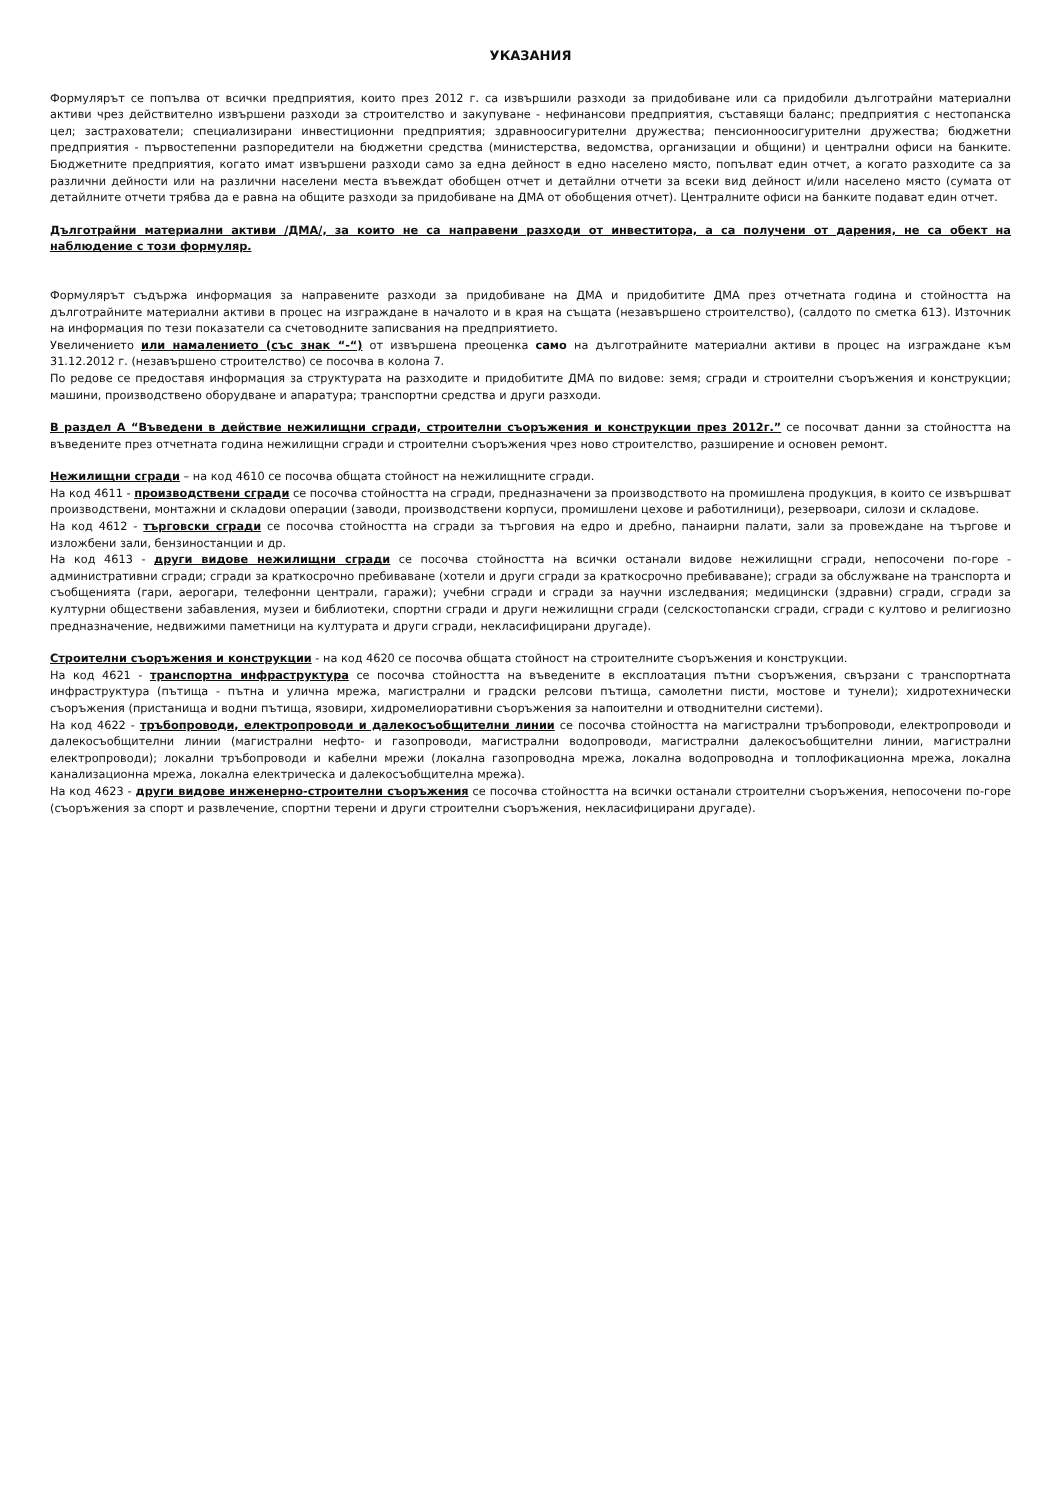УКАЗАНИЯ
Формулярът се попълва от всички предприятия, които през 2012 г. са извършили разходи за придобиване или са придобили дълготрайни материални активи чрез действително извършени разходи за строителство и закупуване - нефинансови предприятия, съставящи баланс; предприятия с нестопанска цел; застрахователи; специализирани инвестиционни предприятия; здравноосигурителни дружества; пенсионноосигурителни дружества; бюджетни предприятия - първостепенни разпоредители на бюджетни средства (министерства, ведомства, организации и общини) и централни офиси на банките. Бюджетните предприятия, когато имат извършени разходи само за една дейност в едно населено място, попълват един отчет, а когато разходите са за различни дейности или на различни населени места въвеждат обобщен отчет и детайлни отчети за всеки вид дейност и/или населено място (сумата от детайлните отчети трябва да е равна на общите разходи за придобиване на ДМА от обобщения отчет). Централните офиси на банките подават един отчет.
Дълготрайни материални активи /ДМА/, за които не са направени разходи от инвеститора, а са получени от дарения, не са обект на наблюдение с този формуляр.
Формулярът съдържа информация за направените разходи за придобиване на ДМА и придобитите ДМА през отчетната година и стойността на дълготрайните материални активи в процес на изграждане в началото и в края на същата (незавършено строителство), (салдото по сметка 613). Източник на информация по тези показатели са счетоводните записвания на предприятието.
Увеличението или намалението (със знак “-“) от извършена преоценка само на дълготрайните материални активи в процес на изграждане към 31.12.2012 г. (незавършено строителство) се посочва в колона 7.
По редове се предоставя информация за структурата на разходите и придобитите ДМА по видове: земя; сгради и строителни съоръжения и конструкции; машини, производствено оборудване и апаратура; транспортни средства и други разходи.
В раздел А “Въведени в действие нежилищни сгради, строителни съоръжения и конструкции през 2012г.” се посочват данни за стойността на въведените през отчетната година нежилищни сгради и строителни съоръжения чрез ново строителство, разширение и основен ремонт.
Нежилищни сгради – на код 4610 се посочва общата стойност на нежилищните сгради.
На код 4611 - производствени сгради се посочва стойността на сгради, предназначени за производството на промишлена продукция, в които се извършват производствени, монтажни и складови операции (заводи, производствени корпуси, промишлени цехове и работилници), резервоари, силози и складове.
На код 4612 - търговски сгради се посочва стойността на сгради за търговия на едро и дребно, панаирни палати, зали за провеждане на търгове и изложбени зали, бензиностанции и др.
На код 4613 - други видове нежилищни сгради се посочва стойността на всички останали видове нежилищни сгради, непосочени по-горе - административни сгради; сгради за краткосрочно пребиваване (хотели и други сгради за краткосрочно пребиваване); сгради за обслужване на транспорта и съобщенията (гари, аерогари, телефонни централи, гаражи); учебни сгради и сгради за научни изследвания; медицински (здравни) сгради, сгради за културни обществени забавления, музеи и библиотеки, спортни сгради и други нежилищни сгради (селскостопански сгради, сгради с култово и религиозно предназначение, недвижими паметници на културата и други сгради, некласифицирани другаде).
Строителни съоръжения и конструкции - на код 4620 се посочва общата стойност на строителните съоръжения и конструкции.
На код 4621 - транспортна инфраструктура се посочва стойността на въведените в експлоатация пътни съоръжения, свързани с транспортната инфраструктура (пътища - пътна и улична мрежа, магистрални и градски релсови пътища, самолетни писти, мостове и тунели); хидротехнически съоръжения (пристанища и водни пътища, язовири, хидромелиоративни съоръжения за напоителни и отводнителни системи).
На код 4622 - тръбопроводи, електропроводи и далекосъобщителни линии се посочва стойността на магистрални тръбопроводи, електропроводи и далекосъобщителни линии (магистрални нефто- и газопроводи, магистрални водопроводи, магистрални далекосъобщителни линии, магистрални електропроводи); локални тръбопроводи и кабелни мрежи (локална газопроводна мрежа, локална водопроводна и топлофикационна мрежа, локална канализационна мрежа, локална електрическа и далекосъобщителна мрежа).
На код 4623 - други видове инженерно-строителни съоръжения се посочва стойността на всички останали строителни съоръжения, непосочени по-горе (съоръжения за спорт и развлечение, спортни терени и други строителни съоръжения, некласифицирани другаде).